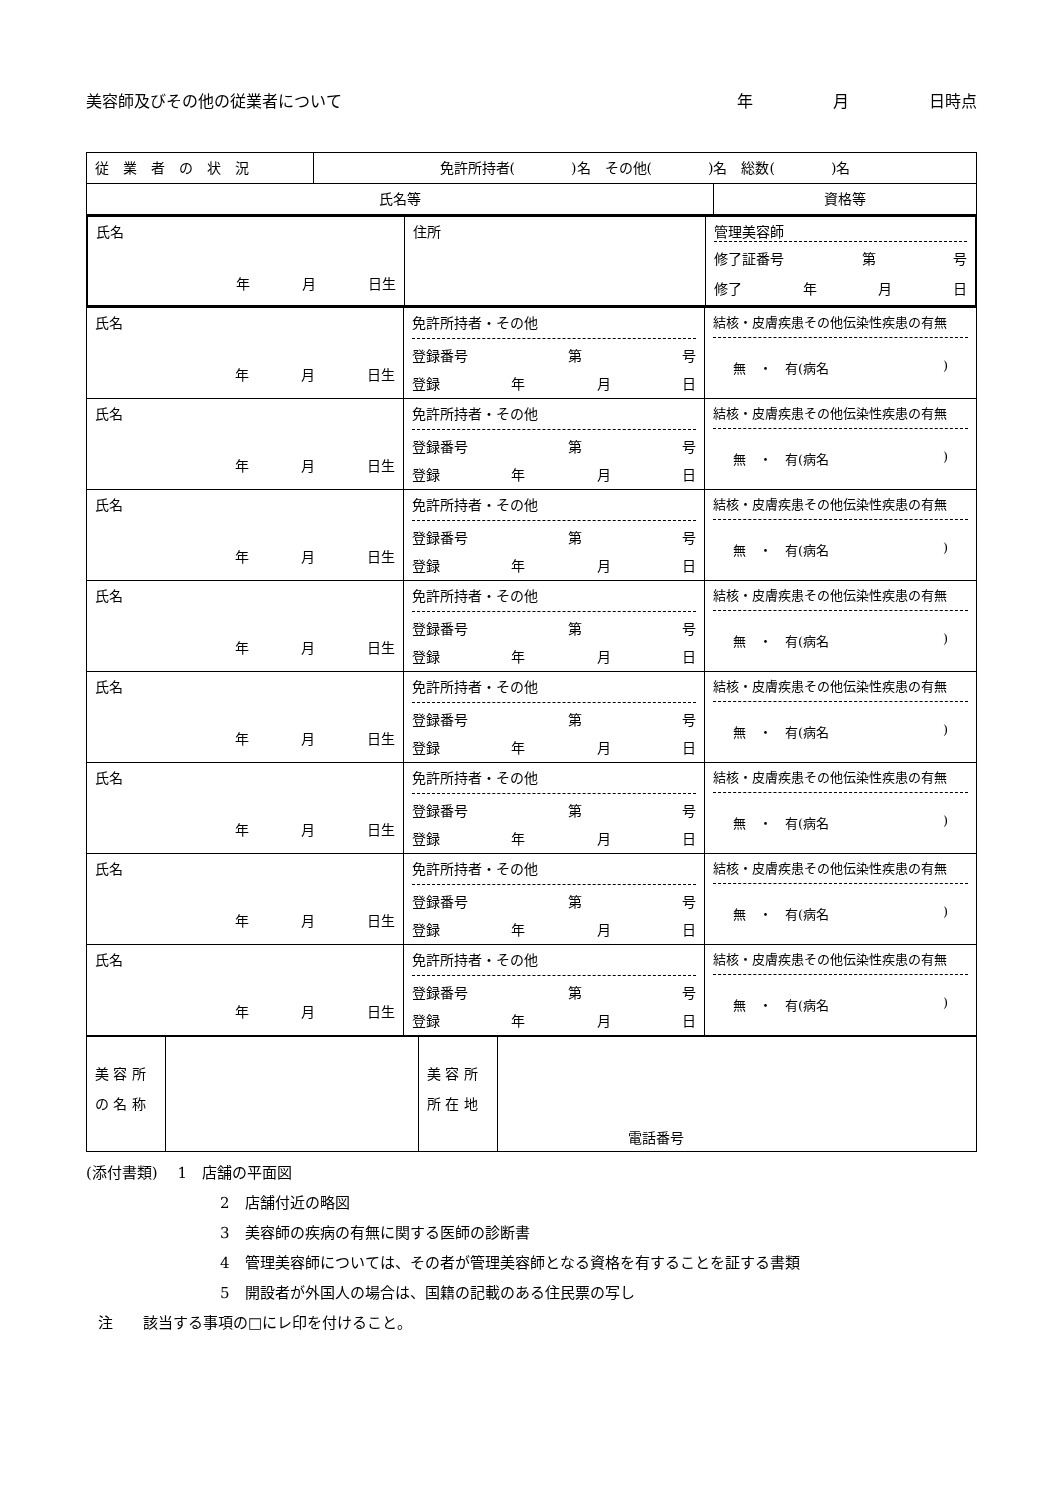美容師及びその他の従業者について 年　　　　　月　　　　　日時点
| 従 業 者 の 状 況 | 免許所持者( )名 その他( )名 総数( )名 | |
| 氏名等 | | 資格等 |
| 氏名 年 月 日生 | 住所 | 管理美容師 修了証番号 第 号 修了 年 月 日 |
| 氏名 年 月 日生 | 免許所持者・その他 登録番号 第 号 登録 年 月 日 | 結核・皮膚疾患その他伝染性疾患の有無 無 ・ 有(病名 ) |
| 氏名 年 月 日生 | 免許所持者・その他 登録番号 第 号 登録 年 月 日 | 結核・皮膚疾患その他伝染性疾患の有無 無 ・ 有(病名 ) |
| 氏名 年 月 日生 | 免許所持者・その他 登録番号 第 号 登録 年 月 日 | 結核・皮膚疾患その他伝染性疾患の有無 無 ・ 有(病名 ) |
| 氏名 年 月 日生 | 免許所持者・その他 登録番号 第 号 登録 年 月 日 | 結核・皮膚疾患その他伝染性疾患の有無 無 ・ 有(病名 ) |
| 氏名 年 月 日生 | 免許所持者・その他 登録番号 第 号 登録 年 月 日 | 結核・皮膚疾患その他伝染性疾患の有無 無 ・ 有(病名 ) |
| 氏名 年 月 日生 | 免許所持者・その他 登録番号 第 号 登録 年 月 日 | 結核・皮膚疾患その他伝染性疾患の有無 無 ・ 有(病名 ) |
| 氏名 年 月 日生 | 免許所持者・その他 登録番号 第 号 登録 年 月 日 | 結核・皮膚疾患その他伝染性疾患の有無 無 ・ 有(病名 ) |
| 氏名 年 月 日生 | 免許所持者・その他 登録番号 第 号 登録 年 月 日 | 結核・皮膚疾患その他伝染性疾患の有無 無 ・ 有(病名 ) |
| 美 容 所 の 名 称 | | 美 容 所 所 在 地 | 電話番号 |
(添付書類)　 1　店舗の平面図
2　店舗付近の略図
3　美容師の疾病の有無に関する医師の診断書
4　管理美容師については、その者が管理美容師となる資格を有することを証する書類
5　開設者が外国人の場合は、国籍の記載のある住民票の写し
注　　該当する事項の□にレ印を付けること。